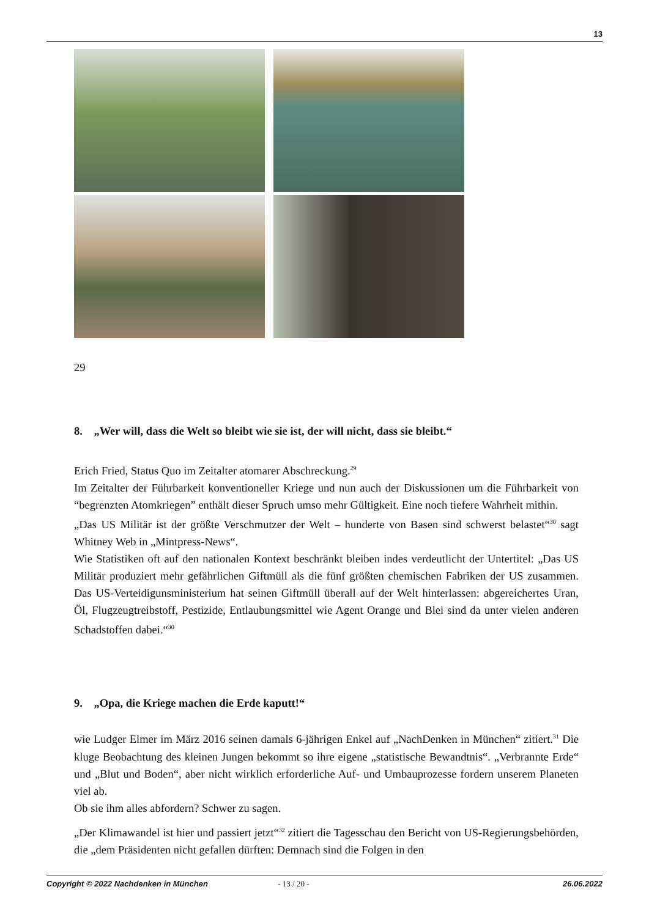13
29
8. „Wer will, dass die Welt so bleibt wie sie ist, der will nicht, dass sie bleibt.“
Erich Fried, Status Quo im Zeitalter atomarer Abschreckung.<sup>29</sup>
Im Zeitalter der Führbarkeit konventioneller Kriege und nun auch der Diskussionen um die Führbarkeit von “begrenzten Atomkriegen” enthält dieser Spruch umso mehr Gültigkeit. Eine noch tiefere Wahrheit mithin.
„Das US Militär ist der größte Verschmutzer der Welt – hunderte von Basen sind schwerst belastet“<sup>30</sup> sagt Whitney Web in „Mintpress-News“.
Wie Statistiken oft auf den nationalen Kontext beschränkt bleiben indes verdeutlicht der Untertitel: „Das US Militär produziert mehr gefährlichen Giftmüll als die fünf größten chemischen Fabriken der US zusammen. Das US-Verteidigunsministerium hat seinen Giftmüll überall auf der Welt hinterlassen: abgereichertes Uran, Öl, Flugzeugtreibstoff, Pestizide, Entlaubungsmittel wie Agent Orange und Blei sind da unter vielen anderen Schadstoffen dabei.“<sup>30</sup>
9. „Opa, die Kriege machen die Erde kaputt!“
wie Ludger Elmer im März 2016 seinen damals 6-jährigen Enkel auf „NachDenken in München“ zitiert.<sup>31</sup> Die kluge Beobachtung des kleinen Jungen bekommt so ihre eigene „statistische Bewandtnis“. „Verbrannte Erde“ und „Blut und Boden“, aber nicht wirklich erforderliche Auf- und Umbauprozesse fordern unserem Planeten viel ab.
Ob sie ihm alles abfordern? Schwer zu sagen.
„Der Klimawandel ist hier und passiert jetzt“<sup>32</sup> zitiert die Tagesschau den Bericht von US-Regierungsbehörden, die „dem Präsidenten nicht gefallen dürften: Demnach sind die Folgen in den
Copyright © 2022 Nachdenken in München - 13 / 20 - 26.06.2022